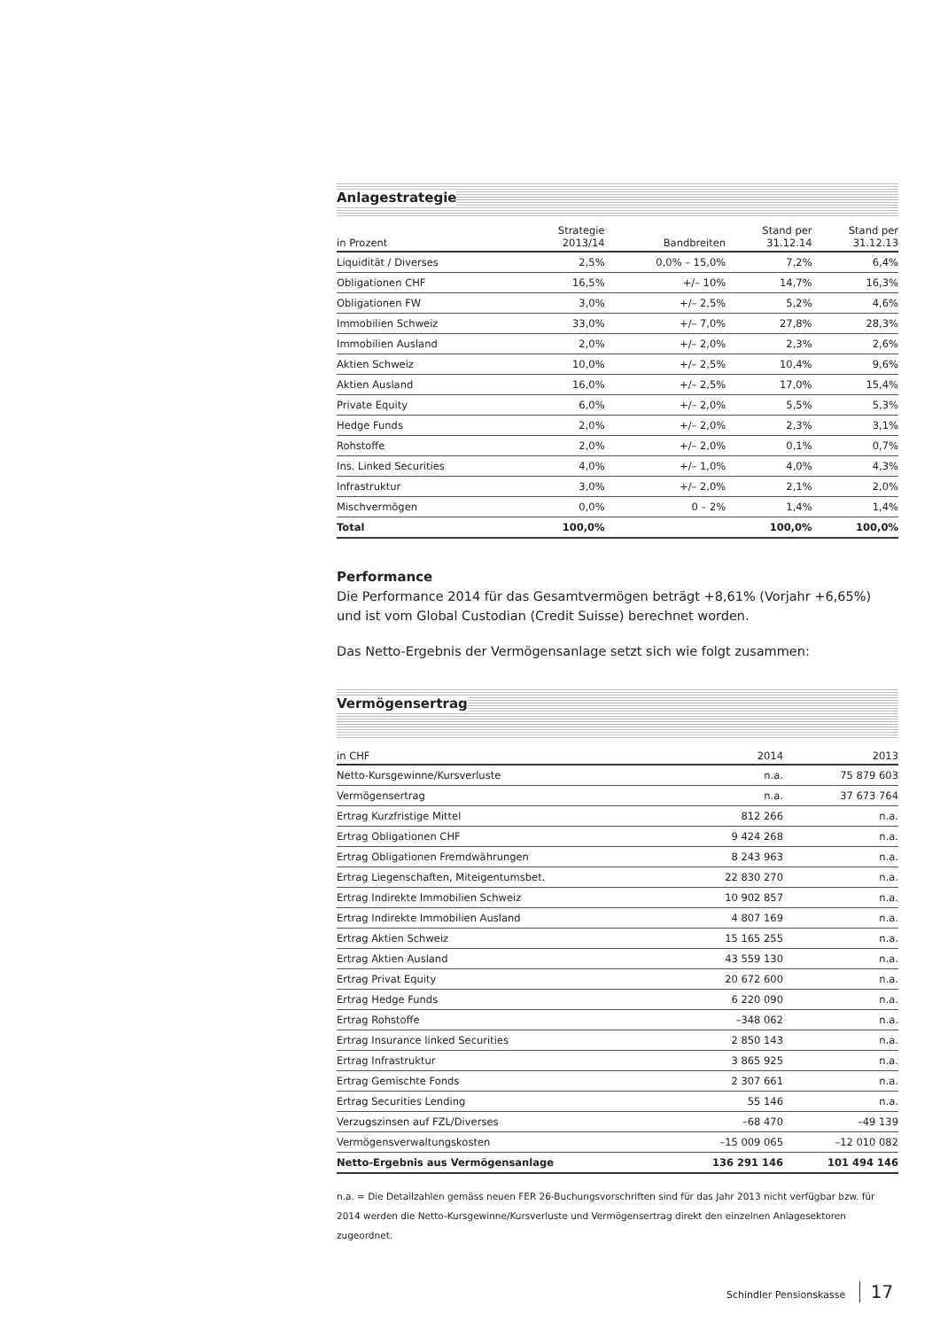Anlagestrategie
| in Prozent | Strategie 2013/14 | Bandbreiten | Stand per 31.12.14 | Stand per 31.12.13 |
| --- | --- | --- | --- | --- |
| Liquidität / Diverses | 2,5% | 0,0% – 15,0% | 7,2% | 6,4% |
| Obligationen CHF | 16,5% | +/– 10% | 14,7% | 16,3% |
| Obligationen FW | 3,0% | +/– 2,5% | 5,2% | 4,6% |
| Immobilien Schweiz | 33,0% | +/– 7,0% | 27,8% | 28,3% |
| Immobilien Ausland | 2,0% | +/– 2,0% | 2,3% | 2,6% |
| Aktien Schweiz | 10,0% | +/– 2,5% | 10,4% | 9,6% |
| Aktien Ausland | 16,0% | +/– 2,5% | 17,0% | 15,4% |
| Private Equity | 6,0% | +/– 2,0% | 5,5% | 5,3% |
| Hedge Funds | 2,0% | +/– 2,0% | 2,3% | 3,1% |
| Rohstoffe | 2,0% | +/– 2,0% | 0,1% | 0,7% |
| Ins. Linked Securities | 4,0% | +/– 1,0% | 4,0% | 4,3% |
| Infrastruktur | 3,0% | +/– 2,0% | 2,1% | 2,0% |
| Mischvermögen | 0,0% | 0 – 2% | 1,4% | 1,4% |
| Total | 100,0% | | 100,0% | 100,0% |
Performance
Die Performance 2014 für das Gesamtvermögen beträgt +8,61% (Vorjahr +6,65%) und ist vom Global Custodian (Credit Suisse) berechnet worden.
Das Netto-Ergebnis der Vermögensanlage setzt sich wie folgt zusammen:
Vermögensertrag
| in CHF | 2014 | 2013 |
| --- | --- | --- |
| Netto-Kursgewinne/Kursverluste | n.a. | 75 879 603 |
| Vermögensertrag | n.a. | 37 673 764 |
| Ertrag Kurzfristige Mittel | 812 266 | n.a. |
| Ertrag Obligationen CHF | 9 424 268 | n.a. |
| Ertrag Obligationen Fremdwährungen | 8 243 963 | n.a. |
| Ertrag Liegenschaften, Miteigentumsbet. | 22 830 270 | n.a. |
| Ertrag Indirekte Immobilien Schweiz | 10 902 857 | n.a. |
| Ertrag Indirekte Immobilien Ausland | 4 807 169 | n.a. |
| Ertrag Aktien Schweiz | 15 165 255 | n.a. |
| Ertrag Aktien Ausland | 43 559 130 | n.a. |
| Ertrag Privat Equity | 20 672 600 | n.a. |
| Ertrag Hedge Funds | 6 220 090 | n.a. |
| Ertrag Rohstoffe | –348 062 | n.a. |
| Ertrag Insurance linked Securities | 2 850 143 | n.a. |
| Ertrag Infrastruktur | 3 865 925 | n.a. |
| Ertrag Gemischte Fonds | 2 307 661 | n.a. |
| Ertrag Securities Lending | 55 146 | n.a. |
| Verzugszinsen auf FZL/Diverses | –68 470 | –49 139 |
| Vermögensverwaltungskosten | –15 009 065 | –12 010 082 |
| Netto-Ergebnis aus Vermögensanlage | 136 291 146 | 101 494 146 |
n.a. = Die Detailzahlen gemäss neuen FER 26-Buchungsvorschriften sind für das Jahr 2013 nicht verfügbar bzw. für 2014 werden die Netto-Kursgewinne/Kursverluste und Vermögensertrag direkt den einzelnen Anlagesektoren zugeordnet.
Schindler Pensionskasse 17